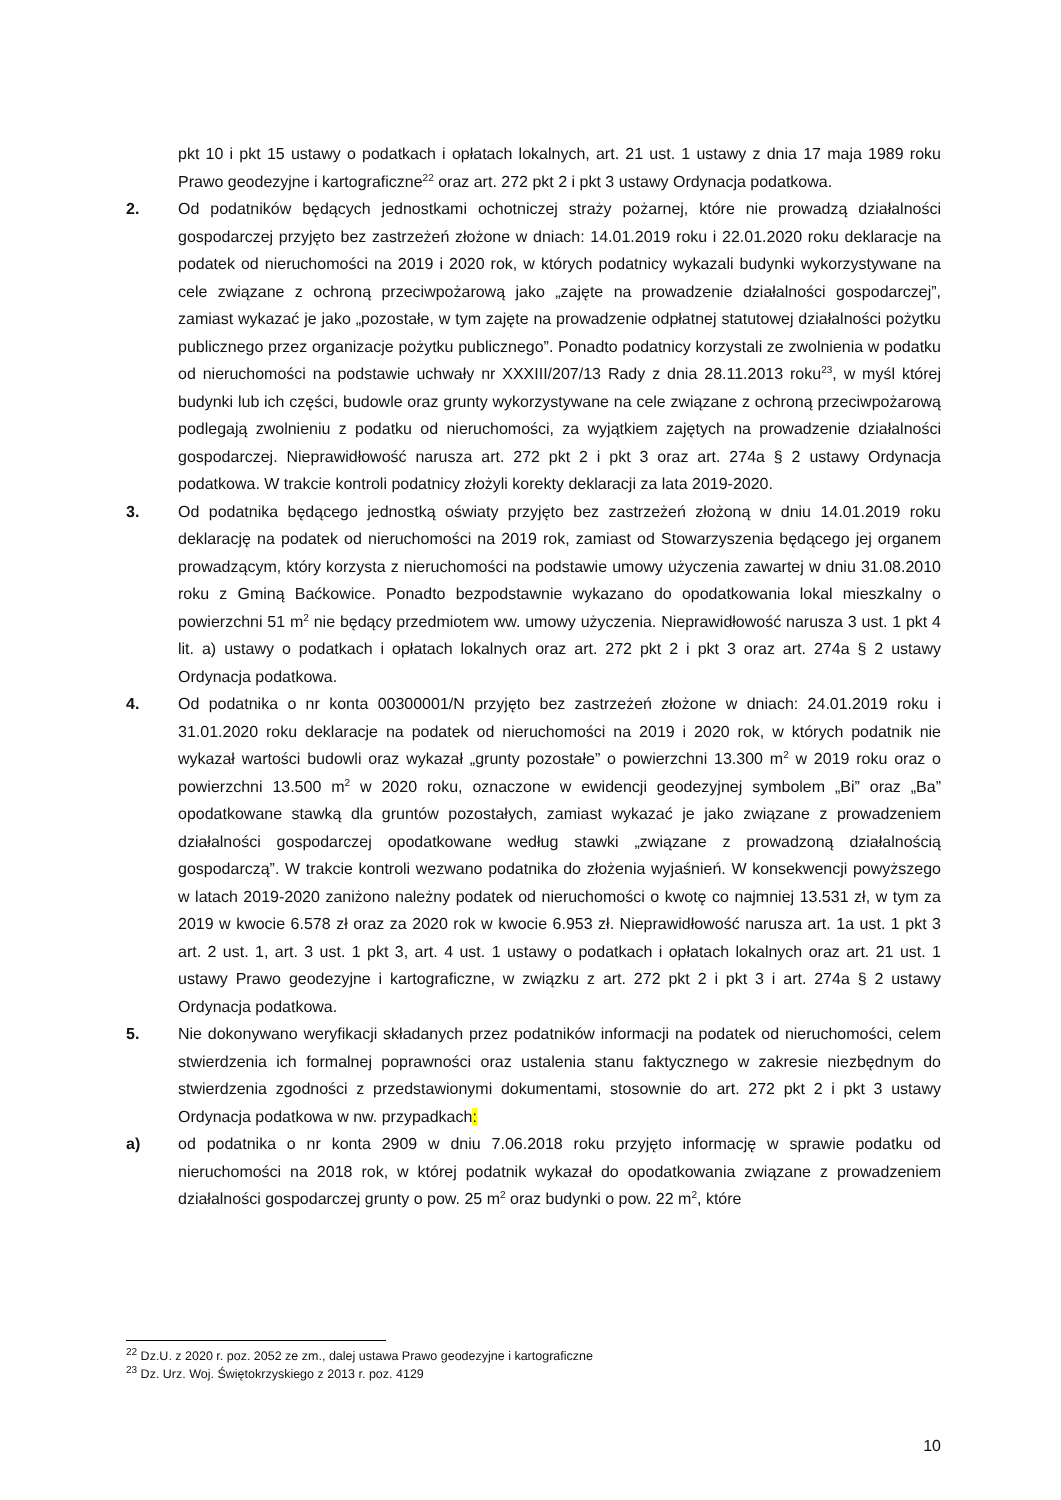pkt 10 i pkt 15 ustawy o podatkach i opłatach lokalnych, art. 21 ust. 1 ustawy z dnia 17 maja 1989 roku Prawo geodezyjne i kartograficzne<sup>22</sup> oraz art. 272 pkt 2 i pkt 3 ustawy Ordynacja podatkowa.
2. Od podatników będących jednostkami ochotniczej straży pożarnej, które nie prowadzą działalności gospodarczej przyjęto bez zastrzeżeń złożone w dniach: 14.01.2019 roku i 22.01.2020 roku deklaracje na podatek od nieruchomości na 2019 i 2020 rok, w których podatnicy wykazali budynki wykorzystywane na cele związane z ochroną przeciwpożarową jako „zajęte na prowadzenie działalności gospodarczej”, zamiast wykazać je jako „pozostałe, w tym zajęte na prowadzenie odpłatnej statutowej działalności pożytku publicznego przez organizacje pożytku publicznego”. Ponadto podatnicy korzystali ze zwolnienia w podatku od nieruchomości na podstawie uchwały nr XXXIII/207/13 Rady z dnia 28.11.2013 roku<sup>23</sup>, w myśl której budynki lub ich części, budowle oraz grunty wykorzystywane na cele związane z ochroną przeciwpożarową podlegają zwolnieniu z podatku od nieruchomości, za wyjątkiem zajętych na prowadzenie działalności gospodarczej. Nieprawidłowość narusza art. 272 pkt 2 i pkt 3 oraz art. 274a § 2 ustawy Ordynacja podatkowa. W trakcie kontroli podatnicy złożyli korekty deklaracji za lata 2019-2020.
3. Od podatnika będącego jednostką oświaty przyjęto bez zastrzeżeń złożoną w dniu 14.01.2019 roku deklarację na podatek od nieruchomości na 2019 rok, zamiast od Stowarzyszenia będącego jej organem prowadzącym, który korzysta z nieruchomości na podstawie umowy użyczenia zawartej w dniu 31.08.2010 roku z Gminą Baćkowice. Ponadto bezpodstawnie wykazano do opodatkowania lokal mieszkalny o powierzchni 51 m<sup>2</sup> nie będący przedmiotem ww. umowy użyczenia. Nieprawidłowość narusza 3 ust. 1 pkt 4 lit. a) ustawy o podatkach i opłatach lokalnych oraz art. 272 pkt 2 i pkt 3 oraz art. 274a § 2 ustawy Ordynacja podatkowa.
4. Od podatnika o nr konta 00300001/N przyjęto bez zastrzeżeń złożone w dniach: 24.01.2019 roku i 31.01.2020 roku deklaracje na podatek od nieruchomości na 2019 i 2020 rok, w których podatnik nie wykazał wartości budowli oraz wykazał „grunty pozostałe” o powierzchni 13.300 m<sup>2</sup> w 2019 roku oraz o powierzchni 13.500 m<sup>2</sup> w 2020 roku, oznaczone w ewidencji geodezyjnej symbolem „Bi” oraz „Ba” opodatkowane stawką dla gruntów pozostałych, zamiast wykazać je jako związane z prowadzeniem działalności gospodarczej opodatkowane według stawki „związane z prowadzoną działalnością gospodarczą”. W trakcie kontroli wezwano podatnika do złożenia wyjaśnień. W konsekwencji powyższego w latach 2019-2020 zaniżono należny podatek od nieruchomości o kwotę co najmniej 13.531 zł, w tym za 2019 w kwocie 6.578 zł oraz za 2020 rok w kwocie 6.953 zł. Nieprawidłowość narusza art. 1a ust. 1 pkt 3 art. 2 ust. 1, art. 3 ust. 1 pkt 3, art. 4 ust. 1 ustawy o podatkach i opłatach lokalnych oraz art. 21 ust. 1 ustawy Prawo geodezyjne i kartograficzne, w związku z art. 272 pkt 2 i pkt 3 i art. 274a § 2 ustawy Ordynacja podatkowa.
5. Nie dokonywano weryfikacji składanych przez podatników informacji na podatek od nieruchomości, celem stwierdzenia ich formalnej poprawności oraz ustalenia stanu faktycznego w zakresie niezbędnym do stwierdzenia zgodności z przedstawionymi dokumentami, stosownie do art. 272 pkt 2 i pkt 3 ustawy Ordynacja podatkowa w nw. przypadkach:
a) od podatnika o nr konta 2909 w dniu 7.06.2018 roku przyjęto informację w sprawie podatku od nieruchomości na 2018 rok, w której podatnik wykazał do opodatkowania związane z prowadzeniem działalności gospodarczej grunty o pow. 25 m<sup>2</sup> oraz budynki o pow. 22 m<sup>2</sup>, które
<sup>22</sup> Dz.U. z 2020 r. poz. 2052 ze zm., dalej ustawa Prawo geodezyjne i kartograficzne
<sup>23</sup> Dz. Urz. Woj. Świętokrzyskiego z 2013 r. poz. 4129
10